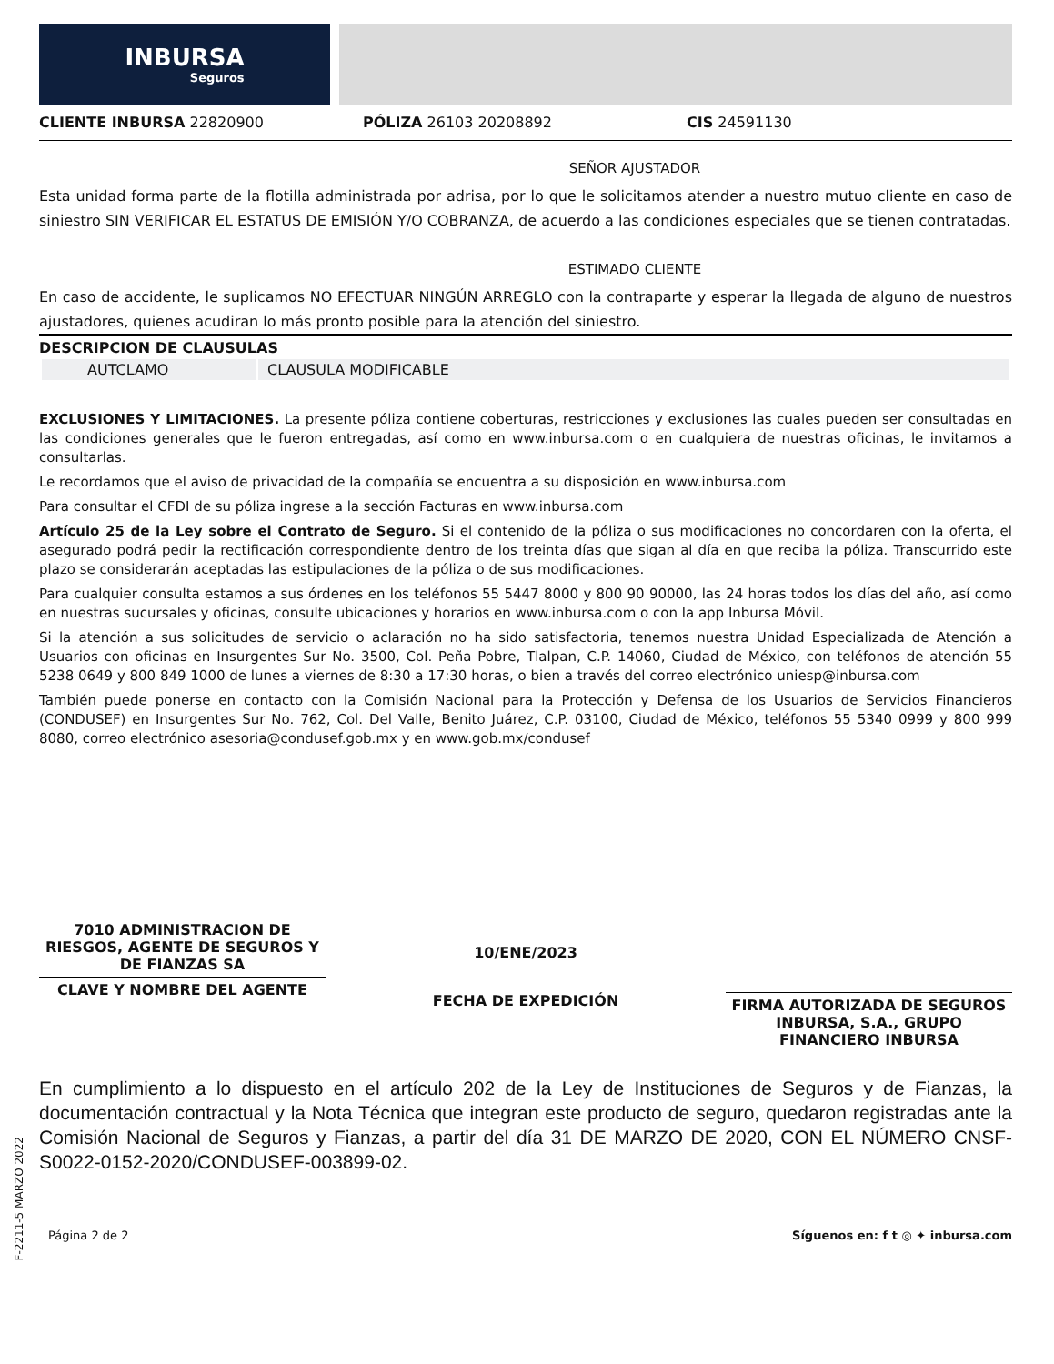INBURSA
Seguros
CLIENTE INBURSA 22820900 PÓLIZA 26103 20208892 CIS 24591130
SEÑOR AJUSTADOR
Esta unidad forma parte de la flotilla administrada por adrisa, por lo que le solicitamos atender a nuestro mutuo cliente en caso de siniestro SIN VERIFICAR EL ESTATUS DE EMISIÓN Y/O COBRANZA, de acuerdo a las condiciones especiales que se tienen contratadas.
ESTIMADO CLIENTE
En caso de accidente, le suplicamos NO EFECTUAR NINGÚN ARREGLO con la contraparte y esperar la llegada de alguno de nuestros ajustadores, quienes acudiran lo más pronto posible para la atención del siniestro.
DESCRIPCION DE CLAUSULAS
| AUTCLAMO | CLAUSULA MODIFICABLE |
EXCLUSIONES Y LIMITACIONES. La presente póliza contiene coberturas, restricciones y exclusiones las cuales pueden ser consultadas en las condiciones generales que le fueron entregadas, así como en www.inbursa.com o en cualquiera de nuestras oficinas, le invitamos a consultarlas.
Le recordamos que el aviso de privacidad de la compañía se encuentra a su disposición en www.inbursa.com
Para consultar el CFDI de su póliza ingrese a la sección Facturas en www.inbursa.com
Artículo 25 de la Ley sobre el Contrato de Seguro. Si el contenido de la póliza o sus modificaciones no concordaren con la oferta, el asegurado podrá pedir la rectificación correspondiente dentro de los treinta días que sigan al día en que reciba la póliza. Transcurrido este plazo se considerarán aceptadas las estipulaciones de la póliza o de sus modificaciones.
Para cualquier consulta estamos a sus órdenes en los teléfonos 55 5447 8000 y 800 90 90000, las 24 horas todos los días del año, así como en nuestras sucursales y oficinas, consulte ubicaciones y horarios en www.inbursa.com o con la app Inbursa Móvil.
Si la atención a sus solicitudes de servicio o aclaración no ha sido satisfactoria, tenemos nuestra Unidad Especializada de Atención a Usuarios con oficinas en Insurgentes Sur No. 3500, Col. Peña Pobre, Tlalpan, C.P. 14060, Ciudad de México, con teléfonos de atención 55 5238 0649 y 800 849 1000 de lunes a viernes de 8:30 a 17:30 horas, o bien a través del correo electrónico uniesp@inbursa.com
También puede ponerse en contacto con la Comisión Nacional para la Protección y Defensa de los Usuarios de Servicios Financieros (CONDUSEF) en Insurgentes Sur No. 762, Col. Del Valle, Benito Juárez, C.P. 03100, Ciudad de México, teléfonos 55 5340 0999 y 800 999 8080, correo electrónico asesoria@condusef.gob.mx y en www.gob.mx/condusef
7010 ADMINISTRACION DE RIESGOS, AGENTE DE SEGUROS Y DE FIANZAS SA
CLAVE Y NOMBRE DEL AGENTE
10/ENE/2023
FECHA DE EXPEDICIÓN
FIRMA AUTORIZADA DE SEGUROS INBURSA, S.A., GRUPO FINANCIERO INBURSA
En cumplimiento a lo dispuesto en el artículo 202 de la Ley de Instituciones de Seguros y de Fianzas, la documentación contractual y la Nota Técnica que integran este producto de seguro, quedaron registradas ante la Comisión Nacional de Seguros y Fianzas, a partir del día 31 DE MARZO DE 2020, CON EL NÚMERO CNSF-S0022-0152-2020/CONDUSEF-003899-02.
Página 2 de 2 Síguenos en: f t ◎ ✦ inbursa.com
F-2211-5 MARZO 2022